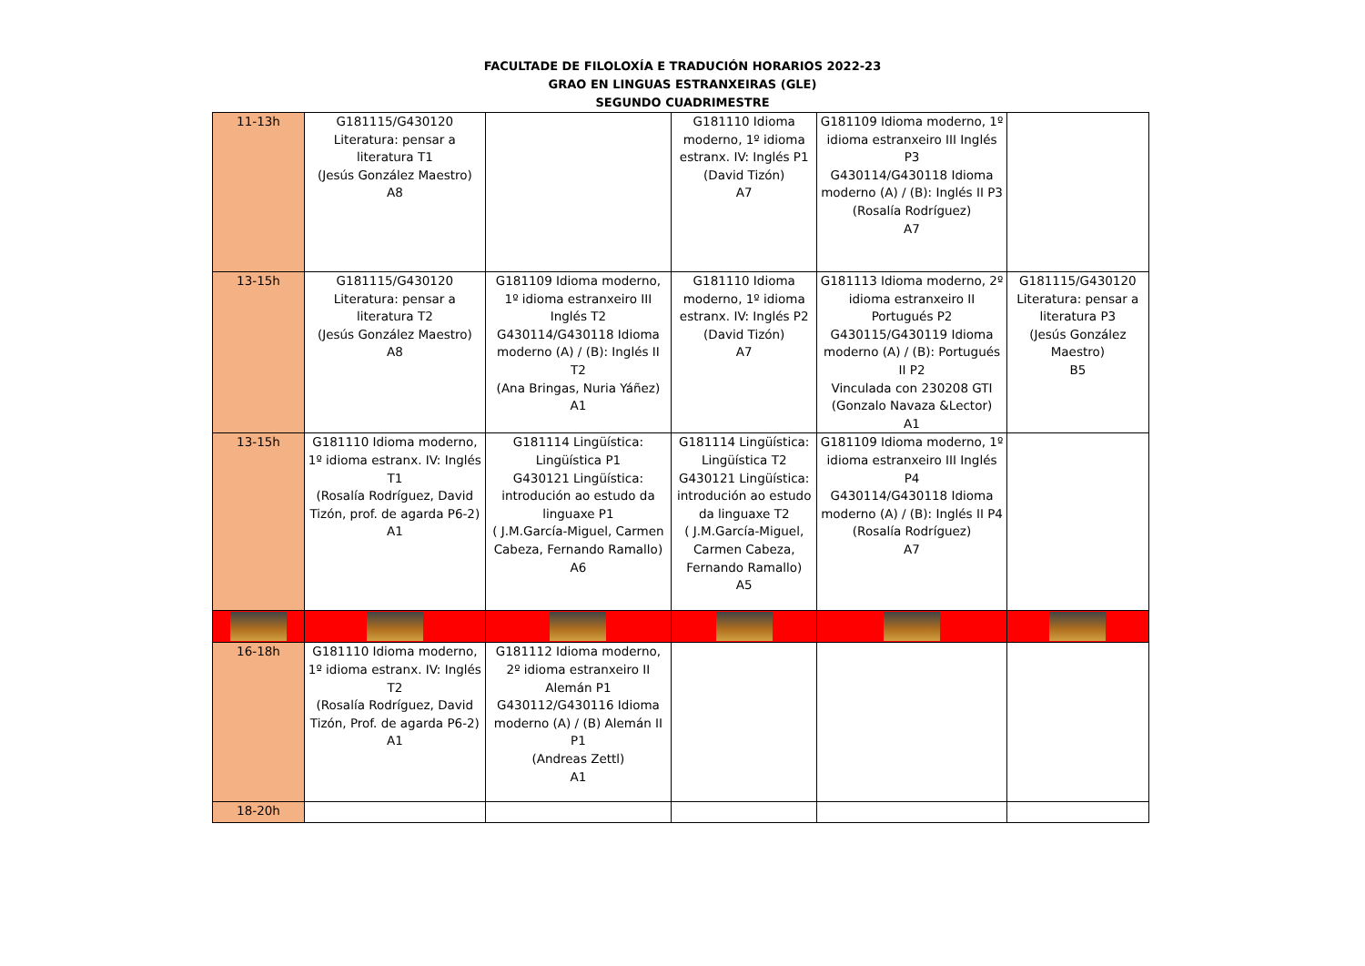FACULTADE DE FILOLOXÍA E TRADUCIÓN HORARIOS 2022-23
GRAO EN LINGUAS ESTRANXEIRAS (GLE)
SEGUNDO CUADRIMESTRE
| 11-13h | G181115/G430120 Literatura: pensar a literatura T1 (Jesús González Maestro) A8 | | G181110 Idioma moderno, 1º idioma estranx. IV: Inglés P1 (David Tizón) A7 | G181109 Idioma moderno, 1º idioma estranxeiro III Inglés P3 G430114/G430118 Idioma moderno (A) / (B): Inglés II P3 (Rosalía Rodríguez) A7 | |
| 13-15h | G181115/G430120 Literatura: pensar a literatura T2 (Jesús González Maestro) A8 | G181109 Idioma moderno, 1º idioma estranxeiro III Inglés T2 G430114/G430118 Idioma moderno (A) / (B): Inglés II T2 (Ana Bringas, Nuria Yáñez) A1 | G181110 Idioma moderno, 1º idioma estranx. IV: Inglés P2 (David Tizón) A7 | G181113 Idioma moderno, 2º idioma estranxeiro II Portugués P2 G430115/G430119 Idioma moderno (A) / (B): Portugués II P2 Vinculada con 230208 GTI (Gonzalo Navaza &Lector) A1 | G181115/G430120 Literatura: pensar a literatura P3 (Jesús González Maestro) B5 |
| 13-15h | G181110 Idioma moderno, 1º idioma estranx. IV: Inglés T1 (Rosalía Rodríguez, David Tizón, prof. de agarda P6-2) A1 | G181114 Lingüística: Lingüística P1 G430121 Lingüística: introdución ao estudo da linguaxe P1 ( J.M.García-Miguel, Carmen Cabeza, Fernando Ramallo) A6 | G181114 Lingüística: Lingüística T2 G430121 Lingüística: introdución ao estudo da linguaxe T2 ( J.M.García-Miguel, Carmen Cabeza, Fernando Ramallo) A5 | G181109 Idioma moderno, 1º idioma estranxeiro III Inglés P4 G430114/G430118 Idioma moderno (A) / (B): Inglés II P4 (Rosalía Rodríguez) A7 | |
| 16-18h | G181110 Idioma moderno, 1º idioma estranx. IV: Inglés T2 (Rosalía Rodríguez, David Tizón, Prof. de agarda P6-2) A1 | G181112 Idioma moderno, 2º idioma estranxeiro II Alemán P1 G430112/G430116 Idioma moderno (A) / (B) Alemán II P1 (Andreas Zettl) A1 | | | |
| 18-20h | | | | | |